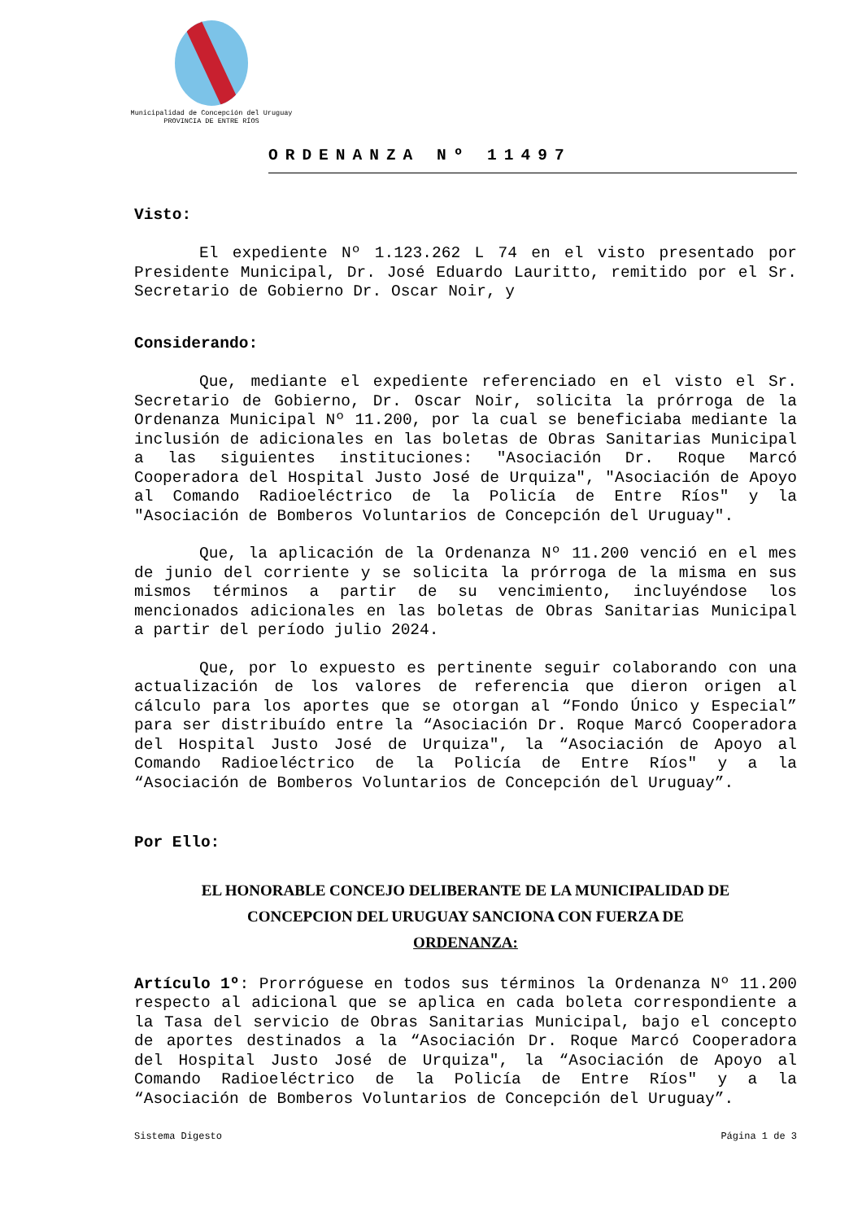Municipalidad de Concepción del Uruguay
PROVINCIA DE ENTRE RÍOS
ORDENANZA Nº 11497
Visto:
El expediente Nº 1.123.262 L 74 en el visto presentado por Presidente Municipal, Dr. José Eduardo Lauritto, remitido por el Sr. Secretario de Gobierno Dr. Oscar Noir, y
Considerando:
Que, mediante el expediente referenciado en el visto el Sr. Secretario de Gobierno, Dr. Oscar Noir, solicita la prórroga de la Ordenanza Municipal Nº 11.200, por la cual se beneficiaba mediante la inclusión de adicionales en las boletas de Obras Sanitarias Municipal a las siguientes instituciones: "Asociación Dr. Roque Marcó Cooperadora del Hospital Justo José de Urquiza", "Asociación de Apoyo al Comando Radioeléctrico de la Policía de Entre Ríos" y la "Asociación de Bomberos Voluntarios de Concepción del Uruguay".
Que, la aplicación de la Ordenanza Nº 11.200 venció en el mes de junio del corriente y se solicita la prórroga de la misma en sus mismos términos a partir de su vencimiento, incluyéndose los mencionados adicionales en las boletas de Obras Sanitarias Municipal a partir del período julio 2024.
Que, por lo expuesto es pertinente seguir colaborando con una actualización de los valores de referencia que dieron origen al cálculo para los aportes que se otorgan al “Fondo Único y Especial” para ser distribuído entre la “Asociación Dr. Roque Marcó Cooperadora del Hospital Justo José de Urquiza", la “Asociación de Apoyo al Comando Radioeléctrico de la Policía de Entre Ríos" y a la “Asociación de Bomberos Voluntarios de Concepción del Uruguay”.
Por Ello:
EL HONORABLE CONCEJO DELIBERANTE DE LA MUNICIPALIDAD DE
CONCEPCION DEL URUGUAY SANCIONA CON FUERZA DE
ORDENANZA:
Artículo 1º: Prorróguese en todos sus términos la Ordenanza Nº 11.200 respecto al adicional que se aplica en cada boleta correspondiente a la Tasa del servicio de Obras Sanitarias Municipal, bajo el concepto de aportes destinados a la “Asociación Dr. Roque Marcó Cooperadora del Hospital Justo José de Urquiza", la “Asociación de Apoyo al Comando Radioeléctrico de la Policía de Entre Ríos" y a la “Asociación de Bomberos Voluntarios de Concepción del Uruguay”.
Sistema Digesto Página 1 de 3